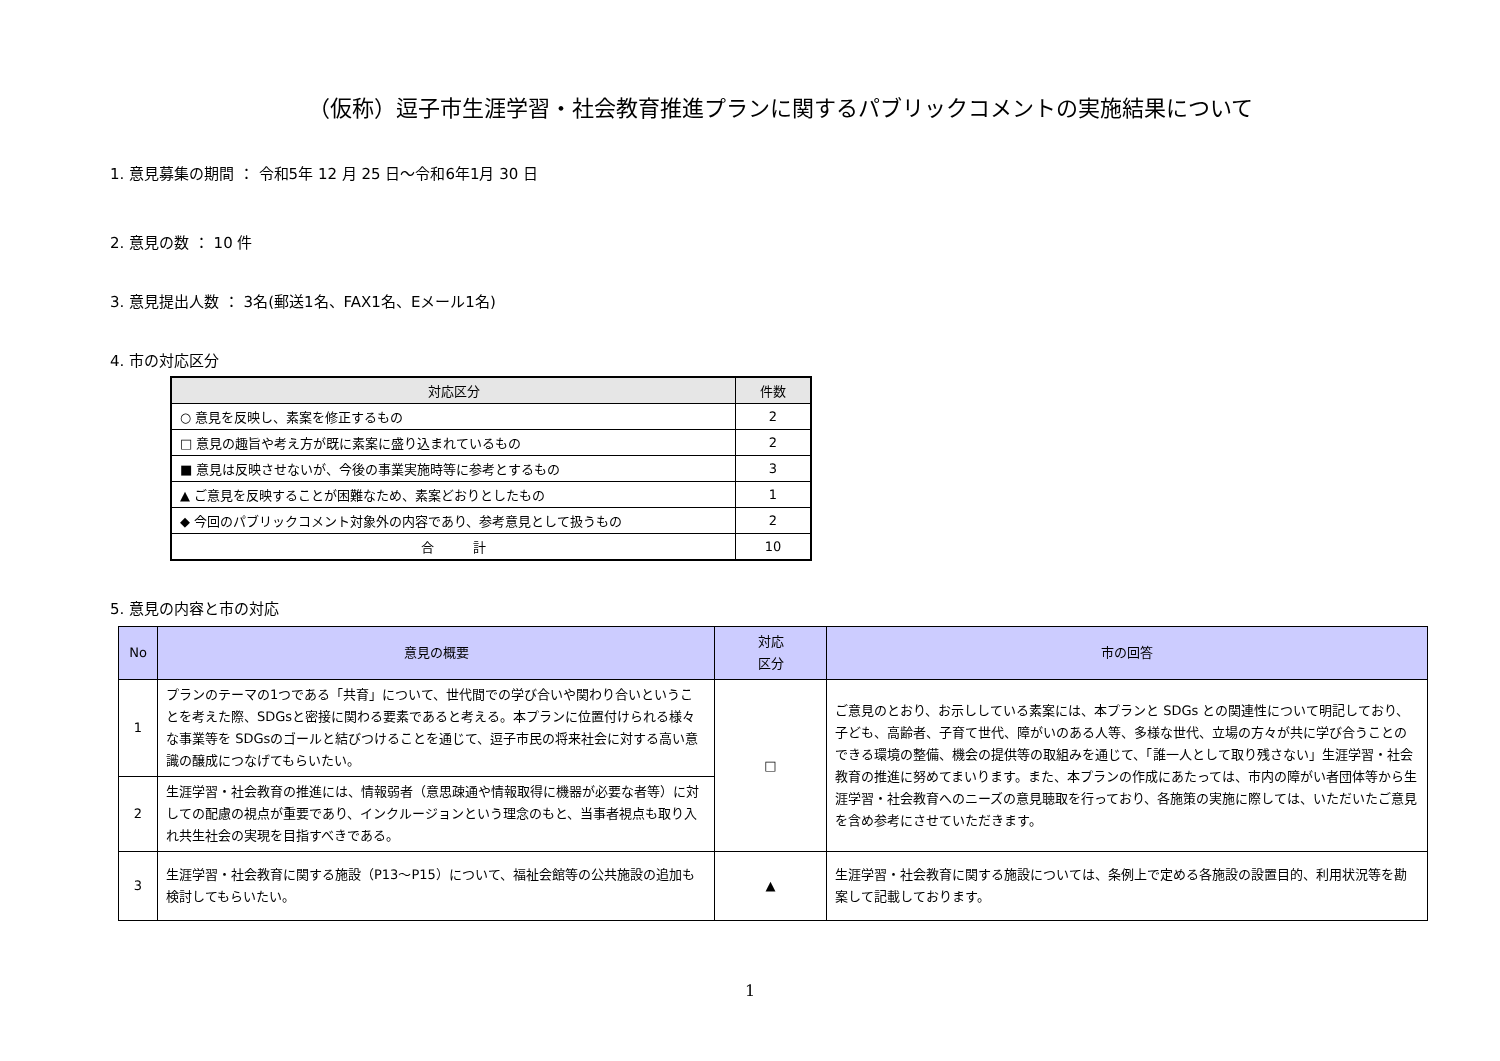（仮称）逗子市生涯学習・社会教育推進プランに関するパブリックコメントの実施結果について
1. 意見募集の期間 ： 令和5年 12 月 25 日～令和6年1月 30 日
2. 意見の数 ： 10 件
3. 意見提出人数 ： 3名(郵送1名、FAX1名、Eメール1名)
4. 市の対応区分
| 対応区分 | 件数 |
| --- | --- |
| ○ 意見を反映し、素案を修正するもの | 2 |
| □ 意見の趣旨や考え方が既に素案に盛り込まれているもの | 2 |
| ■ 意見は反映させないが、今後の事業実施時等に参考とするもの | 3 |
| ▲ ご意見を反映することが困難なため、素案どおりとしたもの | 1 |
| ◆ 今回のパブリックコメント対象外の内容であり、参考意見として扱うもの | 2 |
| 合 計 | 10 |
5. 意見の内容と市の対応
| No | 意見の概要 | 対応 区分 | 市の回答 |
| --- | --- | --- | --- |
| 1 | プランのテーマの1つである「共育」について、世代間での学び合いや関わり合いということを考えた際、SDGsと密接に関わる要素であると考える。本プランに位置付けられる様々な事業等を SDGsのゴールと結びつけることを通じて、逗子市民の将来社会に対する高い意識の醸成につなげてもらいたい。 | □ | ご意見のとおり、お示ししている素案には、本プランと SDGs との関連性について明記しており、子ども、高齢者、子育て世代、障がいのある人等、多様な世代、立場の方々が共に学び合うことのできる環境の整備、機会の提供等の取組みを通じて、「誰一人として取り残さない」生涯学習・社会教育の推進に努めてまいります。また、本プランの作成にあたっては、市内の障がい者団体等から生涯学習・社会教育へのニーズの意見聴取を行っており、各施策の実施に際しては、いただいたご意見を含め参考にさせていただきます。 |
| 2 | 生涯学習・社会教育の推進には、情報弱者（意思疎通や情報取得に機器が必要な者等）に対しての配慮の視点が重要であり、インクルージョンという理念のもと、当事者視点も取り入れ共生社会の実現を目指すべきである。 | | |
| 3 | 生涯学習・社会教育に関する施設（P13～P15）について、福祉会館等の公共施設の追加も検討してもらいたい。 | ▲ | 生涯学習・社会教育に関する施設については、条例上で定める各施設の設置目的、利用状況等を勘案して記載しております。 |
1